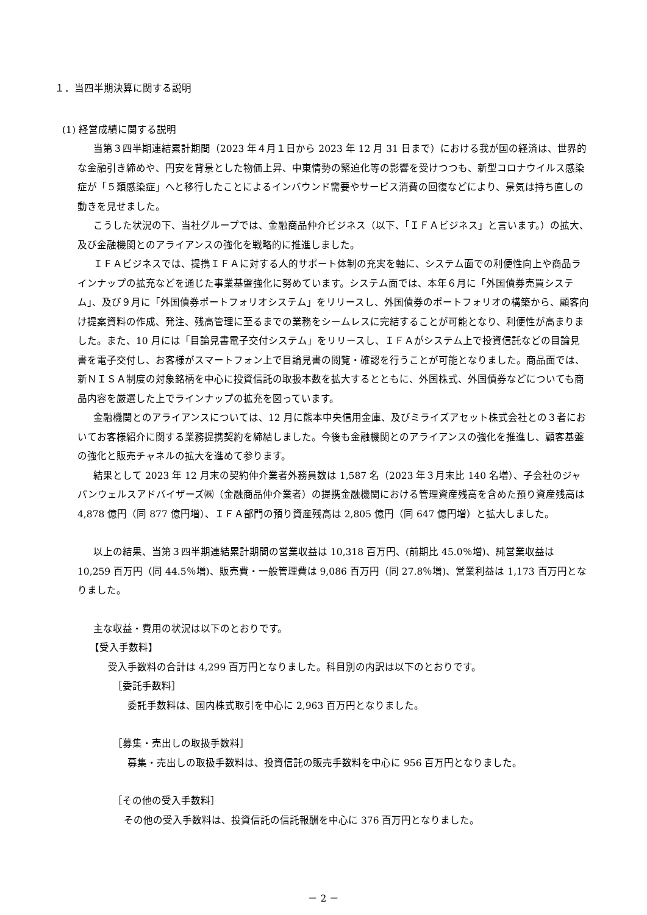１．当四半期決算に関する説明
(1) 経営成績に関する説明
当第３四半期連結累計期間（2023 年４月１日から 2023 年 12 月 31 日まで）における我が国の経済は、世界的な金融引き締めや、円安を背景とした物価上昇、中東情勢の緊迫化等の影響を受けつつも、新型コロナウイルス感染症が「５類感染症」へと移行したことによるインバウンド需要やサービス消費の回復などにより、景気は持ち直しの動きを見せました。
こうした状況の下、当社グループでは、金融商品仲介ビジネス（以下、「ＩＦＡビジネス」と言います。）の拡大、及び金融機関とのアライアンスの強化を戦略的に推進しました。
ＩＦＡビジネスでは、提携ＩＦＡに対する人的サポート体制の充実を軸に、システム面での利便性向上や商品ラインナップの拡充などを通じた事業基盤強化に努めています。システム面では、本年６月に「外国債券売買システム」、及び９月に「外国債券ポートフォリオシステム」をリリースし、外国債券のポートフォリオの構築から、顧客向け提案資料の作成、発注、残高管理に至るまでの業務をシームレスに完結することが可能となり、利便性が高まりました。また、10 月には「目論見書電子交付システム」をリリースし、ＩＦＡがシステム上で投資信託などの目論見書を電子交付し、お客様がスマートフォン上で目論見書の閲覧・確認を行うことが可能となりました。商品面では、新ＮＩＳＡ制度の対象銘柄を中心に投資信託の取扱本数を拡大するとともに、外国株式、外国債券などについても商品内容を厳選した上でラインナップの拡充を図っています。
金融機関とのアライアンスについては、12 月に熊本中央信用金庫、及びミライズアセット株式会社との３者においてお客様紹介に関する業務提携契約を締結しました。今後も金融機関とのアライアンスの強化を推進し、顧客基盤の強化と販売チャネルの拡大を進めて参ります。
結果として 2023 年 12 月末の契約仲介業者外務員数は 1,587 名（2023 年３月末比 140 名増）、子会社のジャパンウェルスアドバイザーズ㈱（金融商品仲介業者）の提携金融機関における管理資産残高を含めた預り資産残高は 4,878 億円（同 877 億円増）、ＩＦＡ部門の預り資産残高は 2,805 億円（同 647 億円増）と拡大しました。
以上の結果、当第３四半期連結累計期間の営業収益は 10,318 百万円、(前期比 45.0％増)、純営業収益は 10,259 百万円（同 44.5％増)、販売費・一般管理費は 9,086 百万円（同 27.8％増)、営業利益は 1,173 百万円となりました。
主な収益・費用の状況は以下のとおりです。
【受入手数料】
受入手数料の合計は 4,299 百万円となりました。科目別の内訳は以下のとおりです。
［委託手数料］
委託手数料は、国内株式取引を中心に 2,963 百万円となりました。
［募集・売出しの取扱手数料］
募集・売出しの取扱手数料は、投資信託の販売手数料を中心に 956 百万円となりました。
［その他の受入手数料］
その他の受入手数料は、投資信託の信託報酬を中心に 376 百万円となりました。
－ 2 －